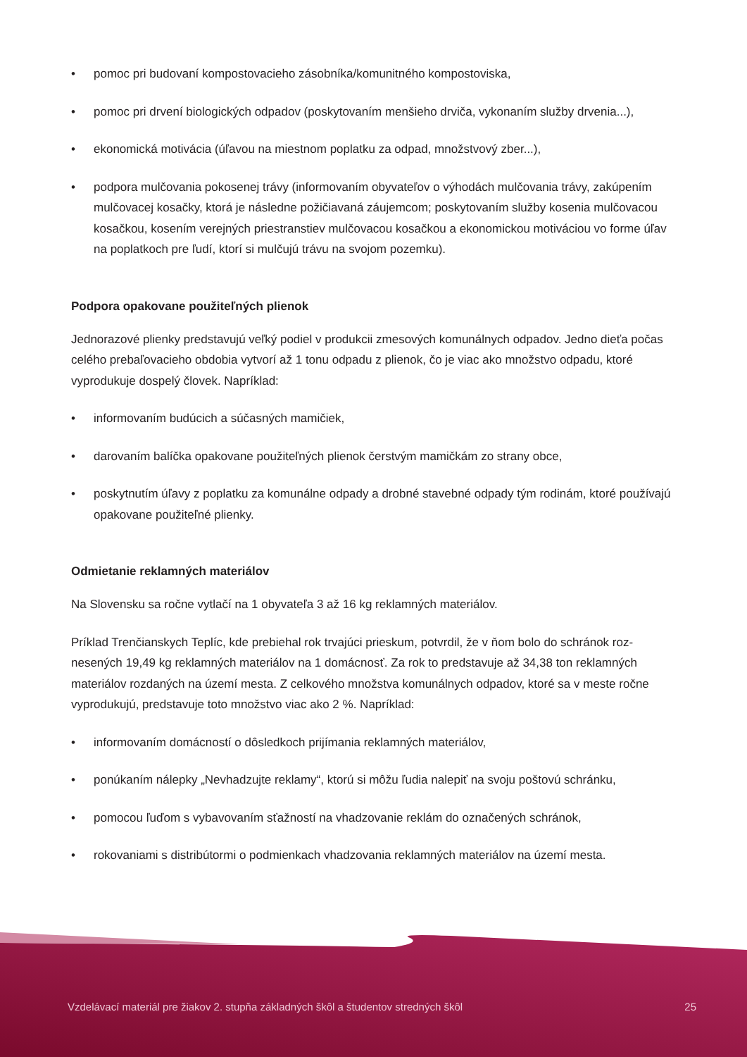• pomoc pri budovaní kompostovacieho zásobníka/komunitného kompostoviska,
• pomoc pri drvení biologických odpadov (poskytovaním menšieho drviča, vykonaním služby drvenia...),
• ekonomická motivácia (úľavou na miestnom poplatku za odpad, množstvový zber...),
• podpora mulčovania pokosenej trávy (informovaním obyvateľov o výhodách mulčovania trávy, zakúpe­ním mulčovacej kosačky, ktorá je následne požičiavaná záujemcom; poskytovaním služby kosenia mulčo­vacou kosačkou, kosením verejných priestranstiev mulčovacou kosačkou a ekonomickou motiváciou vo forme úľav na poplatkoch pre ľudí, ktorí si mulčujú trávu na svojom pozemku).
Podpora opakovane použiteľných plienok
Jednorazové plienky predstavujú veľký podiel v produkcii zmesových komunálnych odpadov. Jedno dieťa počas celého prebaľovacieho obdobia vytvorí až 1 tonu odpadu z plienok, čo je viac ako množstvo odpadu, ktoré vyprodukuje dospelý človek. Napríklad:
• informovaním budúcich a súčasných mamičiek,
• darovaním balíčka opakovane použiteľných plienok čerstvým mamičkám zo strany obce,
• poskytnutím úľavy z poplatku za komunálne odpady a drobné stavebné odpady tým rodinám, ktoré používajú opakovane použiteľné plienky.
Odmietanie reklamných materiálov
Na Slovensku sa ročne vytlačí na 1 obyvateľa 3 až 16 kg reklamných materiálov.
Príklad Trenčianskych Teplíc, kde prebiehal rok trvajúci prieskum, potvrdil, že v ňom bolo do schránok roz­nesených 19,49 kg reklamných materiálov na 1 domácnosť. Za rok to predstavuje až 34,38 ton reklamných materiálov rozdaných na území mesta. Z celkového množstva komunálnych odpadov, ktoré sa v meste ročne vyprodukujú, predstavuje toto množstvo viac ako 2 %. Napríklad:
• informovaním domácností o dôsledkoch prijímania reklamných materiálov,
• ponúkaním nálepky „Nevhadzujte reklamy“, ktorú si môžu ľudia nalepiť na svoju poštovú schránku,
• pomocou ľuďom s vybavovaním sťažností na vhadzovanie reklám do označených schránok,
• rokovaniami s distribútormi o podmienkach vhadzovania reklamných materiálov na území mesta.
Vzdelávací materiál pre žiakov 2. stupňa základných škôl a študentov stredných škôl 25